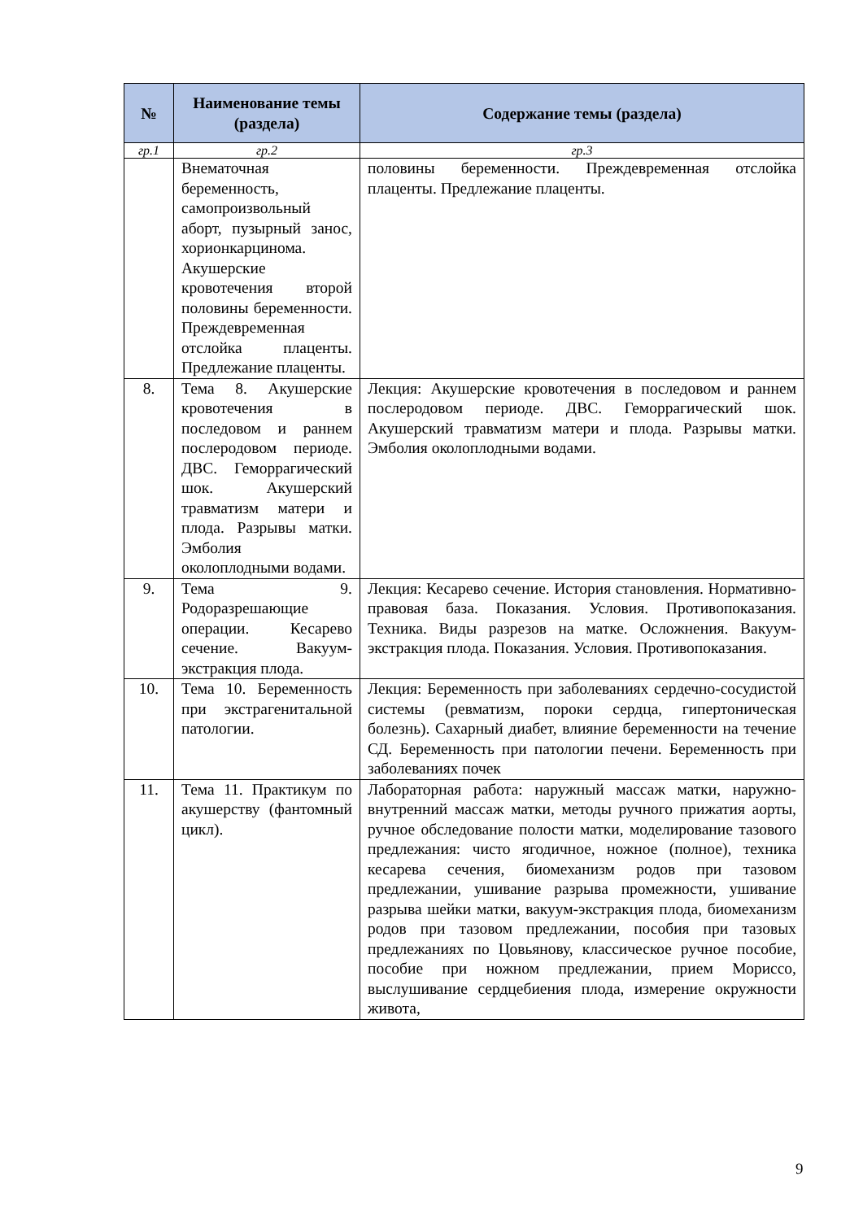| № | Наименование темы (раздела) | Содержание темы (раздела) |
| --- | --- | --- |
| гр.1 | гр.2 | гр.3 |
| | Внематочная беременность, самопроизвольный аборт, пузырный занос, хорионкарцинома. Акушерские кровотечения второй половины беременности. Преждевременная отслойка плаценты. Предлежание плаценты. | половины беременности. Преждевременная отслойка плаценты. Предлежание плаценты. |
| 8. | Тема 8. Акушерские кровотечения в последовом и раннем послеродовом периоде. ДВС. Геморрагический шок. Акушерский травматизм матери и плода. Разрывы матки. Эмболия околоплодными водами. | Лекция: Акушерские кровотечения в последовом и раннем послеродовом периоде. ДВС. Геморрагический шок. Акушерский травматизм матери и плода. Разрывы матки. Эмболия околоплодными водами. |
| 9. | Тема 9. Родоразрешающие операции. Кесарево сечение. Вакуум-экстракция плода. | Лекция: Кесарево сечение. История становления. Нормативно-правовая база. Показания. Условия. Противопоказания. Техника. Виды разрезов на матке. Осложнения. Вакуум-экстракция плода. Показания. Условия. Противопоказания. |
| 10. | Тема 10. Беременность при экстрагенитальной патологии. | Лекция: Беременность при заболеваниях сердечно-сосудистой системы (ревматизм, пороки сердца, гипертоническая болезнь). Сахарный диабет, влияние беременности на течение СД. Беременность при патологии печени. Беременность при заболеваниях почек |
| 11. | Тема 11. Практикум по акушерству (фантомный цикл). | Лабораторная работа: наружный массаж матки, наружно-внутренний массаж матки, методы ручного прижатия аорты, ручное обследование полости матки, моделирование тазового предлежания: чисто ягодичное, ножное (полное), техника кесарева сечения, биомеханизм родов при тазовом предлежании, ушивание разрыва промежности, ушивание разрыва шейки матки, вакуум-экстракция плода, биомеханизм родов при тазовом предлежании, пособия при тазовых предлежаниях по Цовьянову, классическое ручное пособие, пособие при ножном предлежании, прием Мориссо, выслушивание сердцебиения плода, измерение окружности живота, |
9